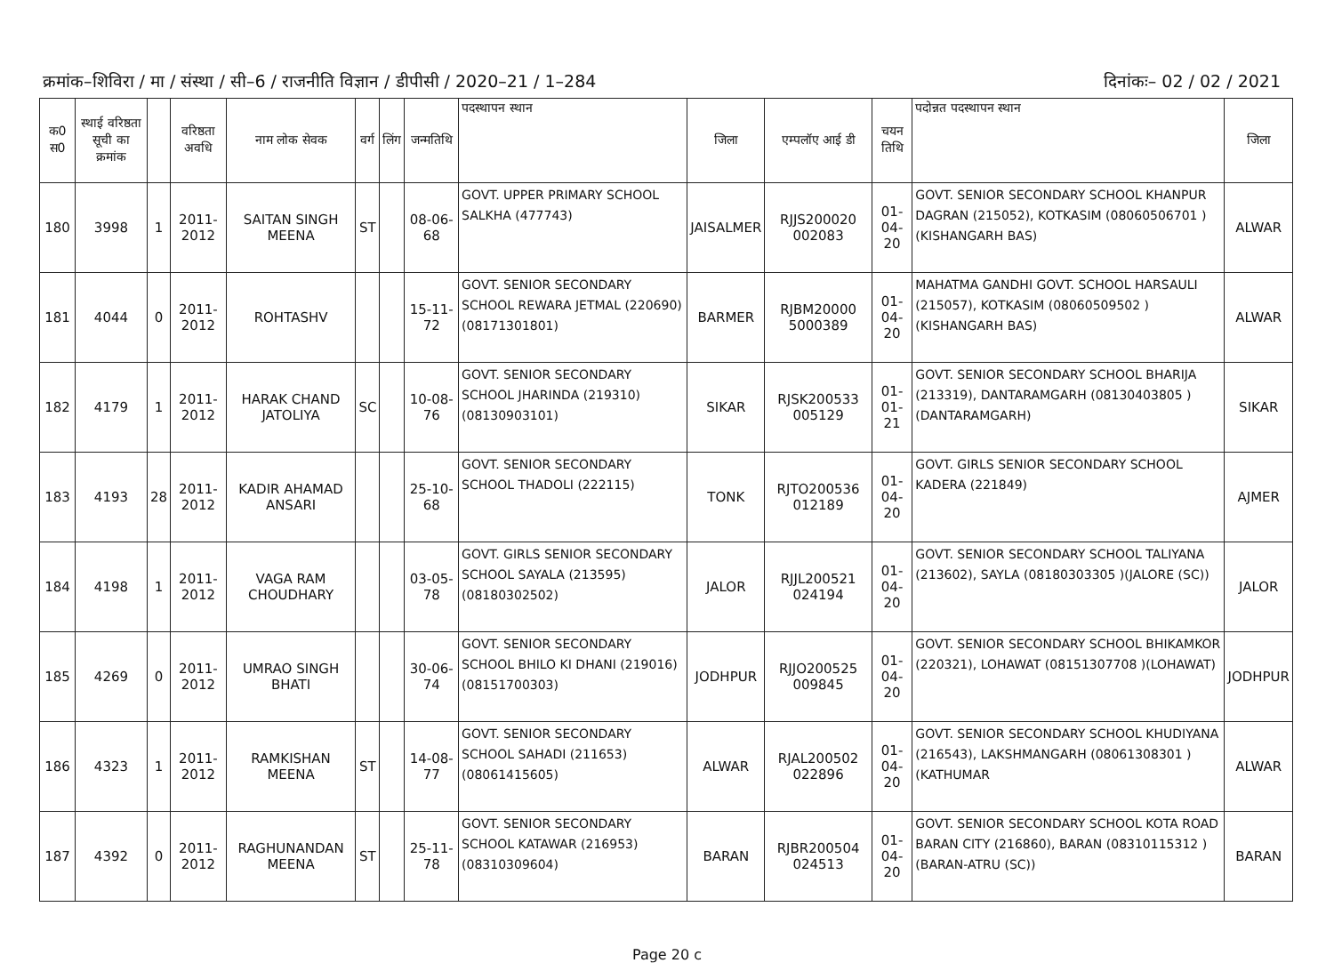क्रमांक–शिविरा / मा / संस्था / सी–6 / राजनीति विज्ञान / डीपीसी / 2020–21 / 1–284 दिनांकः– 02 / 02 / 2021
| क0 स0 | स्थाई वरिष्ठता सूची का क्रमांक | | वरिष्ठता अवधि | नाम लोक सेवक | वर्ग | लिंग | जन्मतिथि | पदस्थापन स्थान | जिला | एम्पलॉए आई डी | चयन तिथि | पदोन्नत पदस्थापन स्थान | जिला |
| --- | --- | --- | --- | --- | --- | --- | --- | --- | --- | --- | --- | --- | --- |
| 180 | 3998 | 1 | 2011-2012 | SAITAN SINGH MEENA | ST | | 08-06-68 | GOVT. UPPER PRIMARY SCHOOL SALKHA (477743) | JAISALMER | RJJS200020 002083 | 01-04-20 | GOVT. SENIOR SECONDARY SCHOOL KHANPUR DAGRAN (215052), KOTKASIM (08060506701 )(KISHANGARH BAS) | ALWAR |
| 181 | 4044 | 0 | 2011-2012 | ROHTASHV | | | 15-11-72 | GOVT. SENIOR SECONDARY SCHOOL REWARA JETMAL (220690) (08171301801) | BARMER | RJBM20000 5000389 | 01-04-20 | MAHATMA GANDHI GOVT. SCHOOL HARSAULI (215057), KOTKASIM (08060509502 )(KISHANGARH BAS) | ALWAR |
| 182 | 4179 | 1 | 2011-2012 | HARAK CHAND JATOLIYA | SC | | 10-08-76 | GOVT. SENIOR SECONDARY SCHOOL JHARINDA (219310) (08130903101) | SIKAR | RJSK200533 005129 | 01-01-21 | GOVT. SENIOR SECONDARY SCHOOL BHARIJA (213319), DANTARAMGARH (08130403805 )(DANTARAMGARH) | SIKAR |
| 183 | 4193 | 28 | 2011-2012 | KADIR AHAMAD ANSARI | | | 25-10-68 | GOVT. SENIOR SECONDARY SCHOOL THADOLI (222115) | TONK | RJTO200536 012189 | 01-04-20 | GOVT. GIRLS SENIOR SECONDARY SCHOOL KADERA (221849) | AJMER |
| 184 | 4198 | 1 | 2011-2012 | VAGA RAM CHOUDHARY | | | 03-05-78 | GOVT. GIRLS SENIOR SECONDARY SCHOOL SAYALA (213595) (08180302502) | JALOR | RJJL200521 024194 | 01-04-20 | GOVT. SENIOR SECONDARY SCHOOL TALIYANA (213602), SAYLA (08180303305 )(JALORE (SC)) | JALOR |
| 185 | 4269 | 0 | 2011-2012 | UMRAO SINGH BHATI | | | 30-06-74 | GOVT. SENIOR SECONDARY SCHOOL BHILO KI DHANI (219016) (08151700303) | JODHPUR | RJJO200525 009845 | 01-04-20 | GOVT. SENIOR SECONDARY SCHOOL BHIKAMKOR (220321), LOHAWAT (08151307708 )(LOHAWAT) | JODHPUR |
| 186 | 4323 | 1 | 2011-2012 | RAMKISHAN MEENA | ST | | 14-08-77 | GOVT. SENIOR SECONDARY SCHOOL SAHADI (211653) (08061415605) | ALWAR | RJAL200502 022896 | 01-04-20 | GOVT. SENIOR SECONDARY SCHOOL KHUDIYANA (216543), LAKSHMANGARH (08061308301 )(KATHUMAR | ALWAR |
| 187 | 4392 | 0 | 2011-2012 | RAGHUNANDAN MEENA | ST | | 25-11-78 | GOVT. SENIOR SECONDARY SCHOOL KATAWAR (216953) (08310309604) | BARAN | RJBR200504 024513 | 01-04-20 | GOVT. SENIOR SECONDARY SCHOOL KOTA ROAD BARAN CITY (216860), BARAN (08310115312 )(BARAN-ATRU (SC)) | BARAN |
Page 20 c